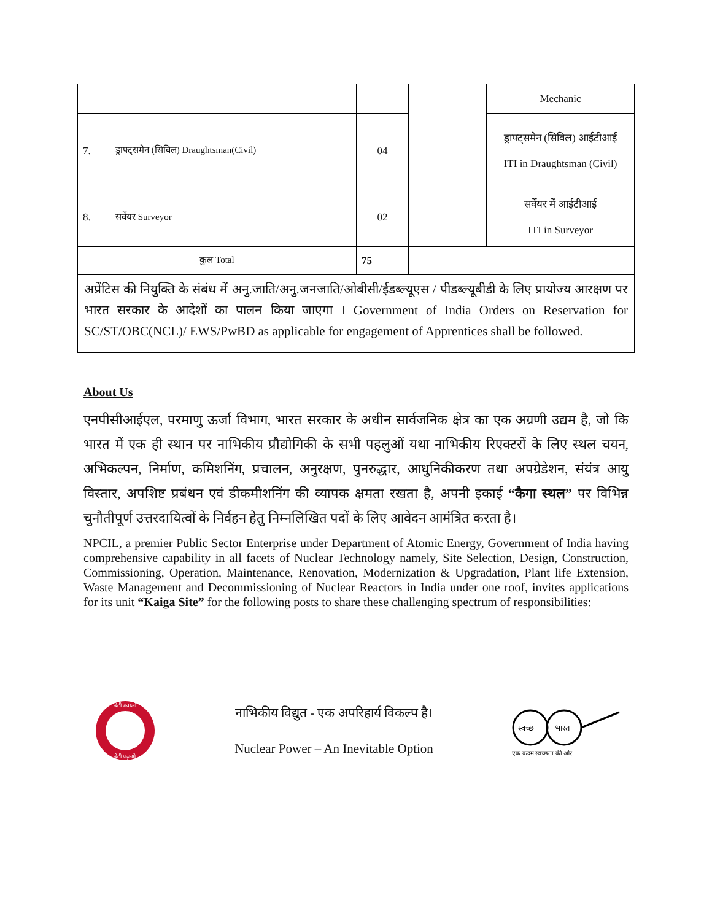| | | | | Mechanic |
| 7. | ड्राफ्ट्समेन (सिविल) Draughtsman(Civil) | 04 | | ड्राफ्ट्समेन (सिविल) आईटीआई ITI in Draughtsman (Civil) |
| 8. | सर्वेयर Surveyor | 02 | | सर्वेयर में आईटीआई ITI in Surveyor |
| कुल Total | | 75 | | |
अप्रेंटिस की नियुक्ति के संबंध में अनु.जाति/अनु.जनजाति/ओबीसी/ईडब्ल्यूएस / पीडब्ल्यूबीडी के लिए प्रायोज्य आरक्षण पर भारत सरकार के आदेशों का पालन किया जाएगा । Government of India Orders on Reservation for SC/ST/OBC(NCL)/ EWS/PwBD as applicable for engagement of Apprentices shall be followed.
About Us
एनपीसीआईएल, परमाणु ऊर्जा विभाग, भारत सरकार के अधीन सार्वजनिक क्षेत्र का एक अग्रणी उद्यम है, जो कि भारत में एक ही स्थान पर नाभिकीय प्रौद्योगिकी के सभी पहलुओं यथा नाभिकीय रिएक्टरों के लिए स्थल चयन, अभिकल्पन, निर्माण, कमिशनिंग, प्रचालन, अनुरक्षण, पुनरुद्धार, आधुनिकीकरण तथा अपग्रेडेशन, संयंत्र आयु विस्तार, अपशिष्ट प्रबंधन एवं डीकमीशनिंग की व्यापक क्षमता रखता है, अपनी इकाई “कैगा स्थल” पर विभिन्न चुनौतीपूर्ण उत्तरदायित्वों के निर्वहन हेतु निम्नलिखित पदों के लिए आवेदन आमंत्रित करता है।
NPCIL, a premier Public Sector Enterprise under Department of Atomic Energy, Government of India having comprehensive capability in all facets of Nuclear Technology namely, Site Selection, Design, Construction, Commissioning, Operation, Maintenance, Renovation, Modernization & Upgradation, Plant life Extension, Waste Management and Decommissioning of Nuclear Reactors in India under one roof, invites applications for its unit “Kaiga Site” for the following posts to share these challenging spectrum of responsibilities:
बेटी बचाओ
बेटी पढ़ाओ
नाभिकीय विद्युत - एक अपरिहार्य विकल्प है।
Nuclear Power – An Inevitable Option
स्वच्छ
भारत
एक कदम स्वच्छता की ओर